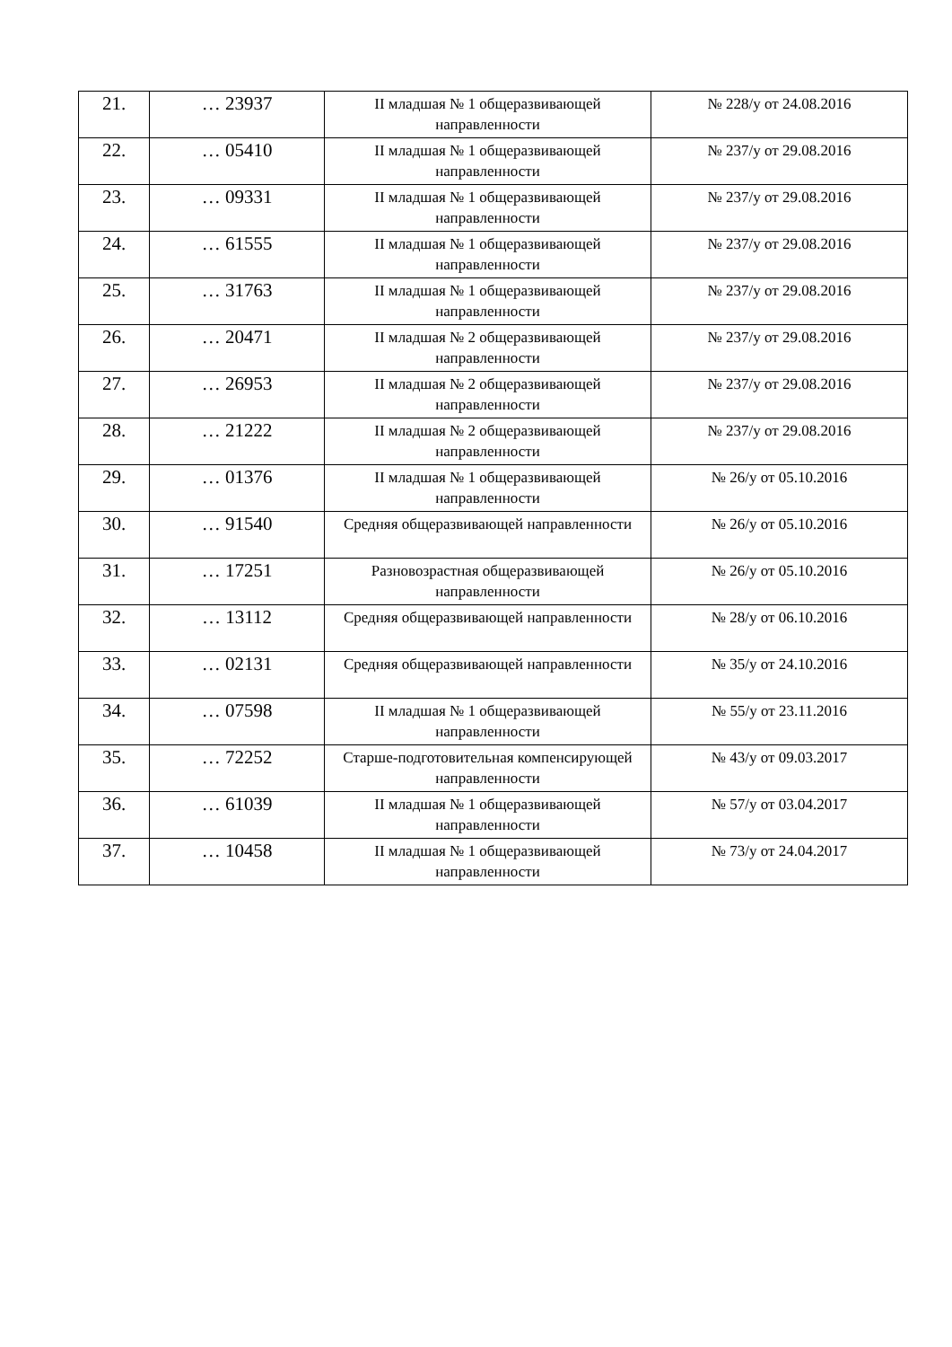| 21. | … 23937 | II младшая № 1 общеразвивающей направленности | № 228/у от 24.08.2016 |
| 22. | … 05410 | II младшая № 1 общеразвивающей направленности | № 237/у от 29.08.2016 |
| 23. | … 09331 | II младшая № 1 общеразвивающей направленности | № 237/у от 29.08.2016 |
| 24. | … 61555 | II младшая № 1 общеразвивающей направленности | № 237/у от 29.08.2016 |
| 25. | … 31763 | II младшая № 1 общеразвивающей направленности | № 237/у от 29.08.2016 |
| 26. | … 20471 | II младшая № 2 общеразвивающей направленности | № 237/у от 29.08.2016 |
| 27. | … 26953 | II младшая № 2 общеразвивающей направленности | № 237/у от 29.08.2016 |
| 28. | … 21222 | II младшая № 2 общеразвивающей направленности | № 237/у от 29.08.2016 |
| 29. | … 01376 | II младшая № 1 общеразвивающей направленности | № 26/у от 05.10.2016 |
| 30. | … 91540 | Средняя общеразвивающей направленности | № 26/у от 05.10.2016 |
| 31. | … 17251 | Разновозрастная общеразвивающей направленности | № 26/у от 05.10.2016 |
| 32. | … 13112 | Средняя общеразвивающей направленности | № 28/у от 06.10.2016 |
| 33. | … 02131 | Средняя общеразвивающей направленности | № 35/у от 24.10.2016 |
| 34. | … 07598 | II младшая № 1 общеразвивающей направленности | № 55/у от 23.11.2016 |
| 35. | … 72252 | Старше-подготовительная компенсирующей направленности | № 43/у от 09.03.2017 |
| 36. | … 61039 | II младшая № 1 общеразвивающей направленности | № 57/у от 03.04.2017 |
| 37. | … 10458 | II младшая № 1 общеразвивающей направленности | № 73/у от 24.04.2017 |